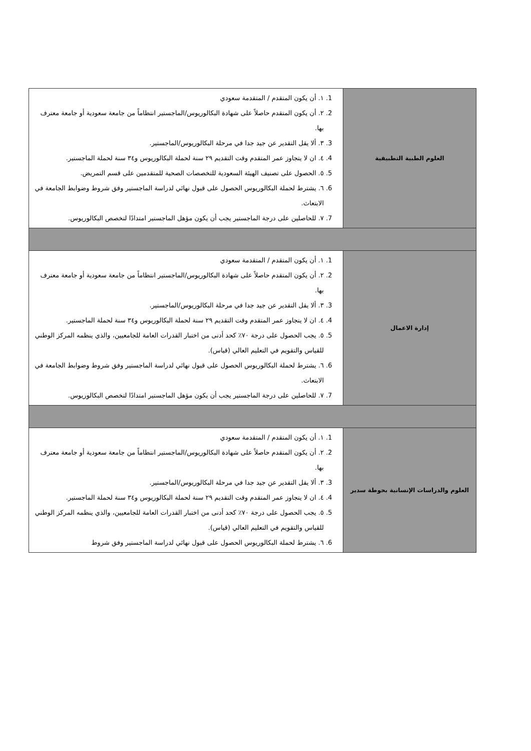| العلوم الطبية التطبيقية | 1. ١. أن يكون المتقدم / المتقدمة سعودي 2. ٢. أن يكون المتقدم حاصلاً على شهادة البكالوريوس/الماجستير انتظاماً من جامعة سعودية أو جامعة معترف بها. 3. ٣. ألا يقل التقدير عن جيد جدا في مرحلة البكالوريوس/الماجستير. 4. ٤. ان لا يتجاوز عمر المتقدم وقت التقديم ٢٩ سنة لحملة البكالوريوس و٣٤ سنة لحملة الماجستير. 5. ٥. الحصول على تصنيف الهيئة السعودية للتخصصات الصحية للمتقدمين على قسم التمريض. 6. ٦. يشترط لحملة البكالوريوس الحصول على قبول نهائي لدراسة الماجستير وفق شروط وضوابط الجامعة في الابتعاث. 7. ٧. للحاصلين على درجة الماجستير يجب أن يكون مؤهل الماجستير امتدادًا لتخصص البكالوريوس. |
| إدارة الاعمال | 1. ١. أن يكون المتقدم / المتقدمة سعودي 2. ٢. أن يكون المتقدم حاصلاً على شهادة البكالوريوس/الماجستير انتظاماً من جامعة سعودية أو جامعة معترف بها. 3. ٣. ألا يقل التقدير عن جيد جدا في مرحلة البكالوريوس/الماجستير. 4. ٤. ان لا يتجاوز عمر المتقدم وقت التقديم ٢٩ سنة لحملة البكالوريوس و٣٤ سنة لحملة الماجستير. 5. ٥. يجب الحصول على درجة ٧٠٪ كحد أدنى من اختبار القدرات العامة للجامعيين، والذي ينظمه المركز الوطني للقياس والتقويم في التعليم العالي (قياس). 6. ٦. يشترط لحملة البكالوريوس الحصول على قبول نهائي لدراسة الماجستير وفق شروط وضوابط الجامعة في الابتعاث. 7. ٧. للحاصلين على درجة الماجستير يجب أن يكون مؤهل الماجستير امتدادًا لتخصص البكالوريوس. |
| العلوم والدراسات الإنسانية بحوطة سدير | 1. ١. أن يكون المتقدم / المتقدمة سعودي 2. ٢. أن يكون المتقدم حاصلاً على شهادة البكالوريوس/الماجستير انتظاماً من جامعة سعودية أو جامعة معترف بها. 3. ٣. ألا يقل التقدير عن جيد جدا في مرحلة البكالوريوس/الماجستير. 4. ٤. ان لا يتجاوز عمر المتقدم وقت التقديم ٢٩ سنة لحملة البكالوريوس و٣٤ سنة لحملة الماجستير. 5. ٥. يجب الحصول على درجة ٧٠٪ كحد أدنى من اختبار القدرات العامة للجامعيين، والذي ينظمه المركز الوطني للقياس والتقويم في التعليم العالي (قياس). 6. ٦. يشترط لحملة البكالوريوس الحصول على قبول نهائي لدراسة الماجستير وفق شروط |